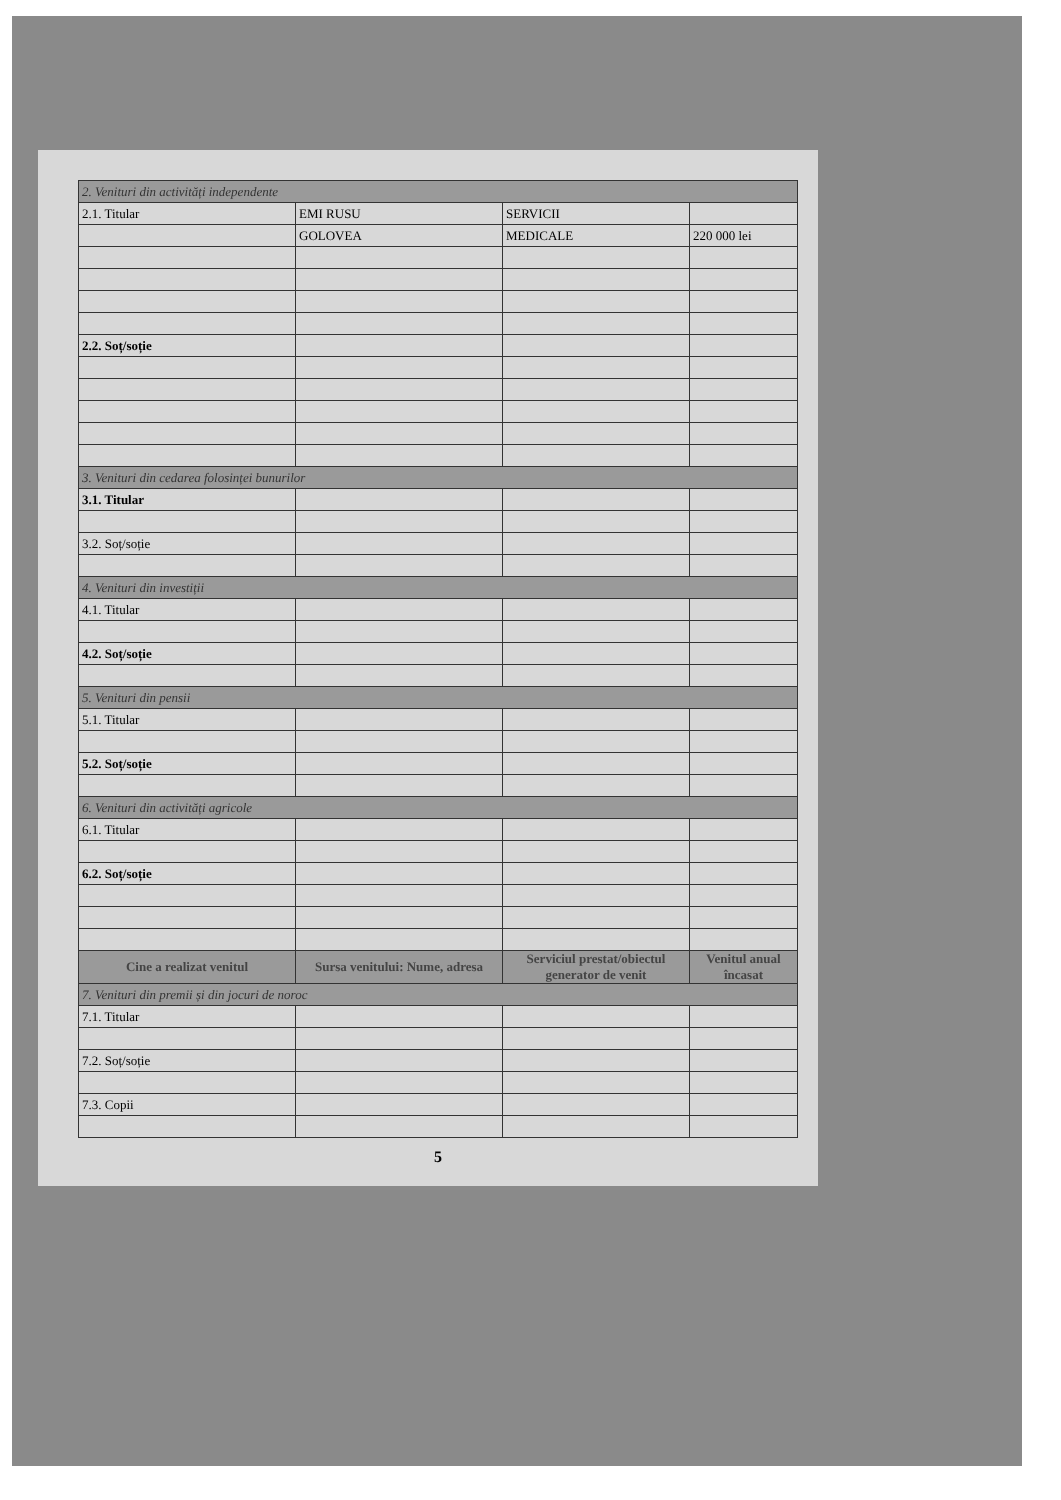| 2. Venituri din activități independente | | | |
| 2.1. Titular | EMI RUSU | SERVICII | |
| | GOLOVEA | MEDICALE | 220 000 lei |
| 2.2. Soț/soție | | | |
| 3. Venituri din cedarea folosinței bunurilor | | | |
| 3.1. Titular | | | |
| 3.2. Soț/soție | | | |
| 4. Venituri din investiții | | | |
| 4.1. Titular | | | |
| 4.2. Soț/soție | | | |
| 5. Venituri din pensii | | | |
| 5.1. Titular | | | |
| 5.2. Soț/soție | | | |
| 6. Venituri din activități agricole | | | |
| 6.1. Titular | | | |
| 6.2. Soț/soție | | | |
| Cine a realizat venitul | Sursa venitului: Nume, adresa | Serviciul prestat/obiectul generator de venit | Venitul anual încasat |
| 7. Venituri din premii și din jocuri de noroc | | | |
| 7.1. Titular | | | |
| 7.2. Soț/soție | | | |
| 7.3. Copii | | | |
5